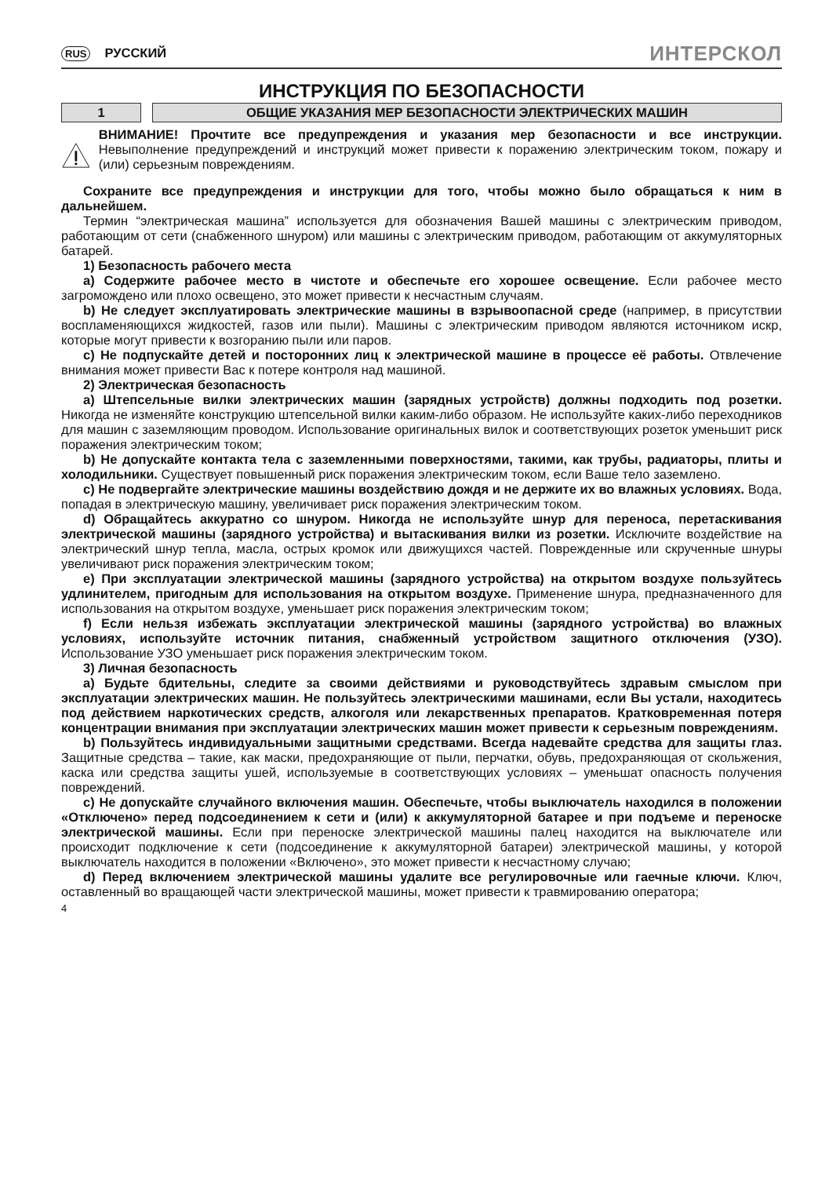RUS РУССКИЙ
ИНТЕРСКОЛ
ИНСТРУКЦИЯ ПО БЕЗОПАСНОСТИ
1 ОБЩИЕ УКАЗАНИЯ МЕР БЕЗОПАСНОСТИ ЭЛЕКТРИЧЕСКИХ МАШИН
ВНИМАНИЕ! Прочтите все предупреждения и указания мер безопасности и все инструкции. Невыполнение предупреждений и инструкций может привести к поражению электрическим током, пожару и (или) серьезным повреждениям.
Сохраните все предупреждения и инструкции для того, чтобы можно было обращаться к ним в дальнейшем.
Термин “электрическая машина” используется для обозначения Вашей машины с электрическим приводом, работающим от сети (снабженного шнуром) или машины с электрическим приводом, работающим от аккумуляторных батарей.
1) Безопасность рабочего места
a) Содержите рабочее место в чистоте и обеспечьте его хорошее освещение. Если рабочее место загромождено или плохо освещено, это может привести к несчастным случаям.
b) Не следует эксплуатировать электрические машины в взрывоопасной среде (например, в присутствии воспламеняющихся жидкостей, газов или пыли). Машины с электрическим приводом являются источником искр, которые могут привести к возгоранию пыли или паров.
c) Не подпускайте детей и посторонних лиц к электрической машине в процессе её работы. Отвлечение внимания может привести Вас к потере контроля над машиной.
2) Электрическая безопасность
a) Штепсельные вилки электрических машин (зарядных устройств) должны подходить под розетки. Никогда не изменяйте конструкцию штепсельной вилки каким-либо образом. Не используйте каких-либо переходников для машин с заземляющим проводом. Использование оригинальных вилок и соответствующих розеток уменьшит риск поражения электрическим током;
b) Не допускайте контакта тела с заземленными поверхностями, такими, как трубы, радиаторы, плиты и холодильники. Существует повышенный риск поражения электрическим током, если Ваше тело заземлено.
c) Не подвергайте электрические машины воздействию дождя и не держите их во влажных условиях. Вода, попадая в электрическую машину, увеличивает риск поражения электрическим током.
d) Обращайтесь аккуратно со шнуром. Никогда не используйте шнур для переноса, перетаскивания электрической машины (зарядного устройства) и вытаскивания вилки из розетки. Исключите воздействие на электрический шнур тепла, масла, острых кромок или движущихся частей. Поврежденные или скрученные шнуры увеличивают риск поражения электрическим током;
e) При эксплуатации электрической машины (зарядного устройства) на открытом воздухе пользуйтесь удлинителем, пригодным для использования на открытом воздухе. Применение шнура, предназначенного для использования на открытом воздухе, уменьшает риск поражения электрическим током;
f) Если нельзя избежать эксплуатации электрической машины (зарядного устройства) во влажных условиях, используйте источник питания, снабженный устройством защитного отключения (УЗО). Использование УЗО уменьшает риск поражения электрическим током.
3) Личная безопасность
a) Будьте бдительны, следите за своими действиями и руководствуйтесь здравым смыслом при эксплуатации электрических машин. Не пользуйтесь электрическими машинами, если Вы устали, находитесь под действием наркотических средств, алкоголя или лекарственных препаратов. Кратковременная потеря концентрации внимания при эксплуатации электрических машин может привести к серьезным повреждениям.
b) Пользуйтесь индивидуальными защитными средствами. Всегда надевайте средства для защиты глаз. Защитные средства – такие, как маски, предохраняющие от пыли, перчатки, обувь, предохраняющая от скольжения, каска или средства защиты ушей, используемые в соответствующих условиях – уменьшат опасность получения повреждений.
c) Не допускайте случайного включения машин. Обеспечьте, чтобы выключатель находился в положении «Отключено» перед подсоединением к сети и (или) к аккумуляторной батарее и при подъеме и переноске электрической машины. Если при переноске электрической машины палец находится на выключателе или происходит подключение к сети (подсоединение к аккумуляторной батареи) электрической машины, у которой выключатель находится в положении «Включено», это может привести к несчастному случаю;
d) Перед включением электрической машины удалите все регулировочные или гаечные ключи. Ключ, оставленный во вращающей части электрической машины, может привести к травмированию оператора;
4